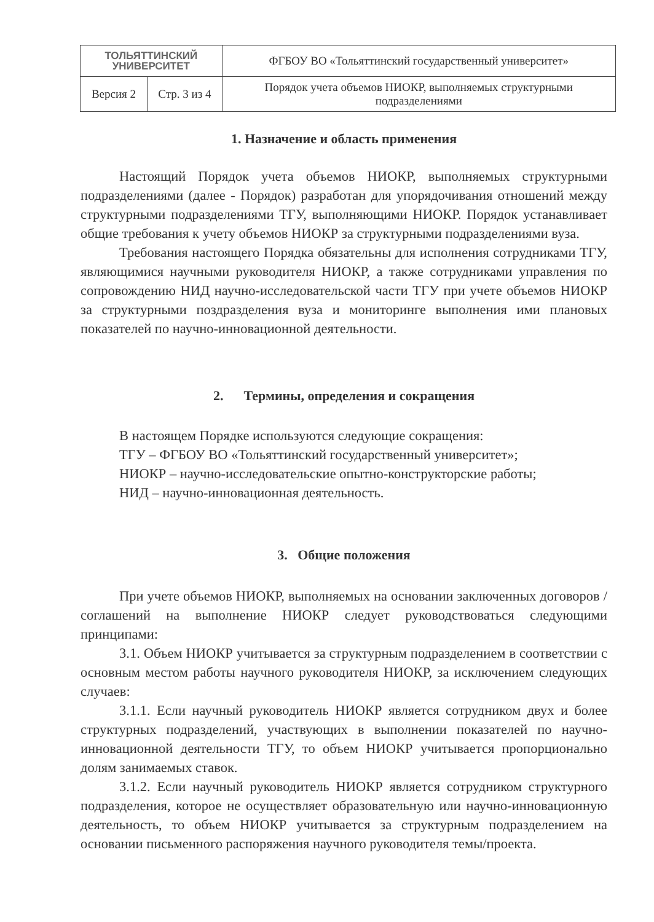| ТОЛЬЯТТИНСКИЙ УНИВЕРСИТЕТ | | ФГБОУ ВО «Тольяттинский государственный университет» |
| Версия 2 | Стр. 3 из 4 | Порядок учета объемов НИОКР, выполняемых структурными подразделениями |
1. Назначение и область применения
Настоящий Порядок учета объемов НИОКР, выполняемых структурными подразделениями (далее - Порядок) разработан для упорядочивания отношений между структурными подразделениями ТГУ, выполняющими НИОКР. Порядок устанавливает общие требования к учету объемов НИОКР за структурными подразделениями вуза.
Требования настоящего Порядка обязательны для исполнения сотрудниками ТГУ, являющимися научными руководителя НИОКР, а также сотрудниками управления по сопровождению НИД научно-исследовательской части ТГУ при учете объемов НИОКР за структурными поздразделения вуза и мониторинге выполнения ими плановых показателей по научно-инновационной деятельности.
2. Термины, определения и сокращения
В настоящем Порядке используются следующие сокращения:
ТГУ – ФГБОУ ВО «Тольяттинский государственный университет»;
НИОКР – научно-исследовательские опытно-конструкторские работы;
НИД – научно-инновационная деятельность.
3. Общие положения
При учете объемов НИОКР, выполняемых на основании заключенных договоров / соглашений на выполнение НИОКР следует руководствоваться следующими принципами:
3.1. Объем НИОКР учитывается за структурным подразделением в соответствии с основным местом работы научного руководителя НИОКР, за исключением следующих случаев:
3.1.1. Если научный руководитель НИОКР является сотрудником двух и более структурных подразделений, участвующих в выполнении показателей по научно-инновационной деятельности ТГУ, то объем НИОКР учитывается пропорционально долям занимаемых ставок.
3.1.2. Если научный руководитель НИОКР является сотрудником структурного подразделения, которое не осуществляет образовательную или научно-инновационную деятельность, то объем НИОКР учитывается за структурным подразделением на основании письменного распоряжения научного руководителя темы/проекта.